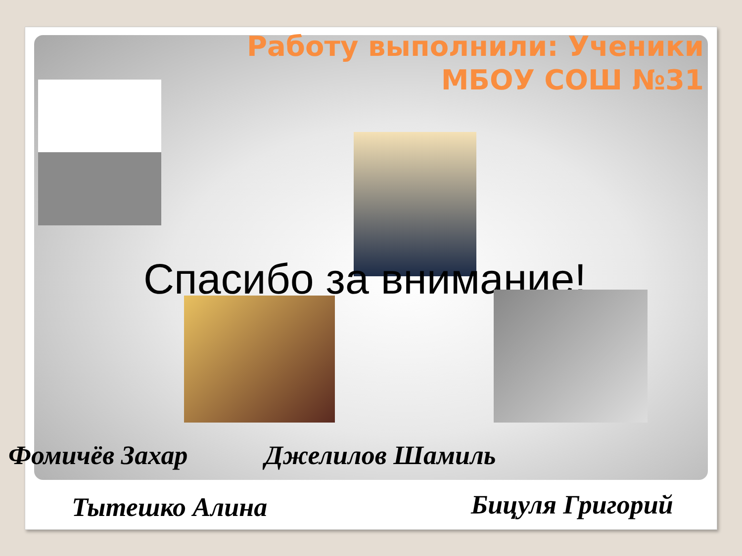Работу выполнили: Ученики
МБОУ СОШ №31
Спасибо за внимание!
Фомичёв Захар Джелилов Шамиль
Тытешко Алина Бицуля Григорий